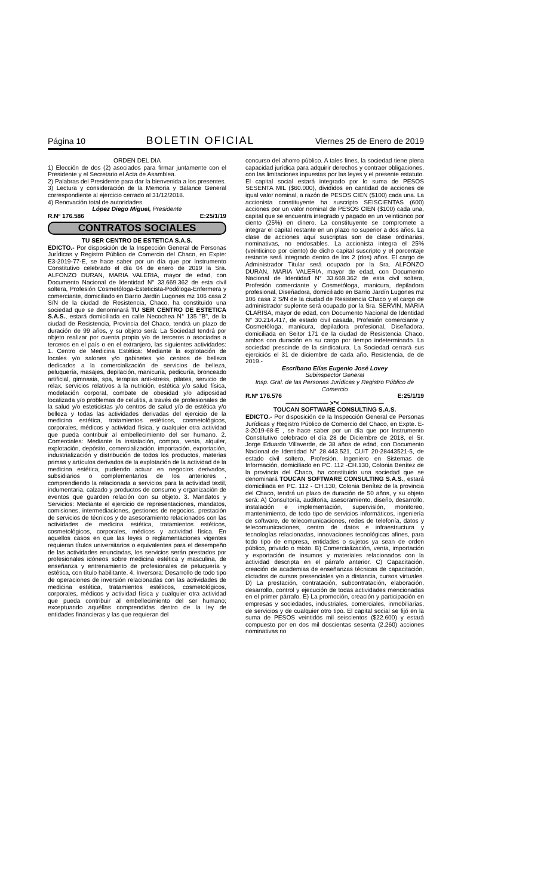Página 10 BOLETIN OFICIAL Viernes 25 de Enero de 2019
ORDEN DEL DIA
1) Elección de dos (2) asociados para firmar juntamente con el Presidente y el Secretario el Acta de Asamblea.
2) Palabras del Presidente para dar la bienvenida a los presentes.
3) Lectura y consideración de la Memoria y Balance General correspondiente al ejercicio cerrado al 31/12/2018.
4) Renovación total de autoridades.
López Diego Miguel, Presidente
R.Nº 176.586 E:25/1/19
CONTRATOS SOCIALES
TU SER CENTRO DE ESTETICA S.A.S.
EDICTO.- Por disposición de la Inspección General de Personas Jurídicas y Registro Público de Comercio del Chaco, en Expte: E3-2019-77-E, se hace saber por un día que por Instrumento Constitutivo celebrado el día 04 de enero de 2019 la Sra. ALFONZO DURAN, MARIA VALERIA, mayor de edad, con Documento Nacional de Identidad N° 33.669.362 de esta civil soltera, Profesión Cosmetóloga-Esteticista-Podóloga-Enfermera y comerciante, domiciliado en Barrio Jardín Lugones mz 106 casa 2 S/N de la ciudad de Resistencia, Chaco, ha constituido una sociedad que se denominará TU SER CENTRO DE ESTETICA S.A.S., estará domiciliada en calle Necochea N° 135 "B", de la ciudad de Resistencia, Provincia del Chaco, tendrá un plazo de duración de 99 años, y su objeto será: La Sociedad tendrá por objeto realizar por cuenta propia y/o de terceros o asociadas a terceros en el país o en el extranjero, las siguientes actividades: 1. Centro de Medicina Estética: Mediante la explotación de locales y/o salones y/o gabinetes y/o centros de belleza dedicados a la comercialización de servicios de belleza, peluquería, masajes, depilación, manicuría, pedicuría, bronceado artificial, gimnasia, spa, terapias anti-stress, pilates, servicio de relax, servicios relativos a la nutrición, estética y/o salud física, modelación corporal, combate de obesidad y/o adiposidad localizada y/o problemas de celulitis, a través de profesionales de la salud y/o esteticistas y/o centros de salud y/o de estética y/o belleza y todas las actividades derivadas del ejercicio de la medicina estética, tratamientos estéticos, cosmetológicos, corporales, médicos y actividad física, y cualquier otra actividad que pueda contribuir al embellecimiento del ser humano. 2. Comerciales: Mediante la instalación, compra, venta, alquiler, explotación, depósito, comercialización, importación, exportación, industrialización y distribución de todos los productos, materias primas y artículos derivados de la explotación de la actividad de la medicina estética, pudiendo actuar en negocios derivados, subsidiarios o complementarios de los anteriores , comprendiendo la relacionada a servicios para la actividad textil, indumentaria, calzado y productos de consumo y organización de eventos que guarden relación con su objeto. 3. Mandatos y Servicios: Mediante el ejercicio de representaciones, mandatos, comisiones, intermediaciones, gestiones de negocios, prestación de servicios de técnicos y de asesoramiento relacionados con las actividades de medicina estética, tratamientos estéticos, cosmetológicos, corporales, médicos y actividad física. En aquellos casos en que las leyes o reglamentaciones vigentes requieran títulos universitarios o equivalentes para el desempeño de las actividades enunciadas, los servicios serán prestados por profesionales idóneos sobre medicina estética y masculina, de enseñanza y entrenamiento de profesionales de peluquería y estética, con título habilitante. 4. Inversora: Desarrollo de todo tipo de operaciones de inversión relacionadas con las actividades de medicina estética, tratamientos estéticos, cosmetológicos, corporales, médicos y actividad física y cualquier otra actividad que pueda contribuir al embellecimiento del ser humano; exceptuando aquéllas comprendidas dentro de la ley de entidades financieras y las que requieran del
concurso del ahorro público. A tales fines, la sociedad tiene plena capacidad jurídica para adquirir derechos y contraer obligaciones, con las limitaciones inpuestas por las leyes y el presente estatuto. El capital social estará integrado por lo suma de PESOS SESENTA MIL ($60.000), divididos en cantidad de acciones de igual valor nominal, a razón de PESOS CIEN ($100) cada una. La accionista constituyente ha suscripto SEISCIENTAS (600) acciones por un valor nominal de PESOS CIEN ($100) cada una, capital que se encuentra integrado y pagado en un veinticinco por ciento (25%) en dinero. La constituyente se compromete a integrar el capital restante en un plazo no superior a dos años. La clase de acciones aquí suscriptas son de clase ordinarias, nominativas, no endosables. La accionista integra el 25% (veinticinco por ciento) de dicho capital suscripto y el porcentaje restante será integrado dentro de los 2 (dos) años. El cargo de Administrador Titular será ocupado por la Sra. ALFONZO DURAN, MARIA VALERIA, mayor de edad, con Documento Nacional de Identidad N° 33.669.362 de esta civil soltera, Profesión comerciante y Cosmetóloga, manicura, depiladora profesional, Diseñadora, domiciliado en Barrio Jardín Lugones mz 106 casa 2 S/N de la ciudad de Resistencia Chaco y el cargo de administrador suplente será ocupado por la Sra. SERVIN, MARIA CLARISA, mayor de edad, con Documento Nacional de Identidad N° 30.214.417, de estado civil casada, Profesión comerciante y Cosmetóloga, manicura, depiladora profesional, Diseñadora, domiciliada en Seitor 171 de la ciudad de Resistencia Chaco, ambos con duración en su cargo por tiempo indeterminado. La sociedad prescinde de la sindicatura. La Sociedad cerrará sus ejerciciós el 31 de diciembre de cada año. Resistencia, de de 2019.-
Escribano Elías Eugenio José Lovey
Subinspector General
Insp. Gral. de las Personas Jurídicas y Registro Público de Comercio
R.Nº 176.576 E:25/1/19
——————— >*< ———————
TOUCAN SOFTWARE CONSULTING S.A.S.
EDICTO.- Por disposición de la Inspección General de Personas Jurídicas y Registro Público de Comercio del Chaco, en Expte. E-3-2019-68-E , se hace saber por un día que por Instrumento Constitutivo celebrado el día 28 de Diciembre de 2018, el Sr. Jorge Eduardo Villaverde, de 38 años de edad, con Documento Nacional de Identidad N° 28.443.521, CUIT 20-28443521-5, de estado civil soltero, Profesión, Ingeniero en Sistemas de Información, domiciliado en PC. 112 -CH.130, Colonia Benítez de la provincia del Chaco, ha constituido una sociedad que se denominará TOUCAN SOFTWARE CONSULTING S.A.S., estará domiciliada en PC. 112 - CH.130, Colonia Benítez de la provincia del Chaco, tendrá un plazo de duración de 50 años, y su objeto será: A) Consultoría, auditoria, asesoramiento, diseño, desarrollo, instalación e implementación, supervisión, monitoreo, mantenimiento, de todo tipo de servicios informáticos, ingeniería de software, de telecomunicaciones, redes de telefonía, datos y telecomunicaciones, centro de datos e infraestructura y tecnologías relacionadas, innovaciones tecnológicas afines, para todo tipo de empresa, entidades o sujetos ya sean de orden público, privado o mixto. B) Comercialización, venta, importación y exportación de insumos y materiales relacionados con la actividad descripta en el párrafo anterior. C) Capacitación, creación de academias de enseñanzas técnicas de capacitación, dictados de cursos presenciales y/o a distancia, cursos virtuales. D) La prestación, contratación, subcontratación, elaboración, desarrollo, control y ejecución de todas actividades mencionadas en el primer párrafo. E) La promoción, creación y participación en empresas y sociedades, industriales, comerciales, inmobiliarias, de servicios y de cualquier otro tipo. El capital social se fijó en la suma de PESOS veintidós mil seiscientos ($22.600) y estará compuesto por en dos mil doscientas sesenta (2.260) acciones nominativas no